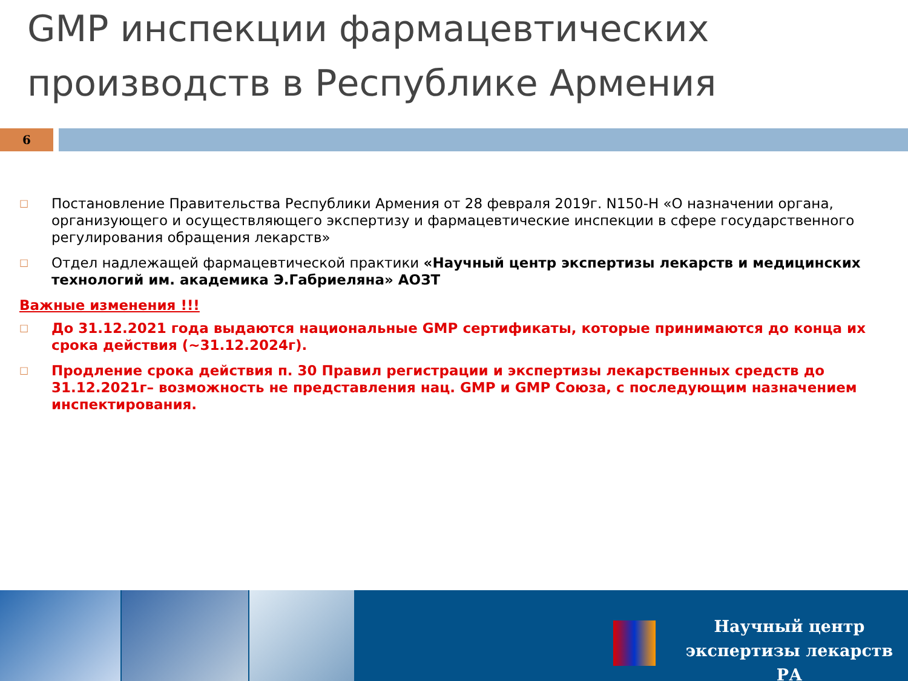GMP инспекции фармацевтических производств в Республике Армения
6
□
Постановление Правительства Республики Армения от 28 февраля 2019г. N150-Н «О назначении органа, организующего и осуществляющего экспертизу и фармацевтические инспекции в сфере государственного регулирования обращения лекарств»
□
Отдел надлежащей фармацевтической практики «Научный центр экспертизы лекарств и медицинских технологий им. академика Э.Габриеляна» АОЗТ
Важные изменения !!!
□
До 31.12.2021 года выдаются национальные GMP сертификаты, которые принимаются до конца их срока действия (~31.12.2024г).
□
Продление срока действия п. 30 Правил регистрации и экспертизы лекарственных средств до 31.12.2021г– возможность не представления нац. GMP и GMP Союза, с последующим назначением инспектирования.
Научный центр
экспертизы лекарств РА